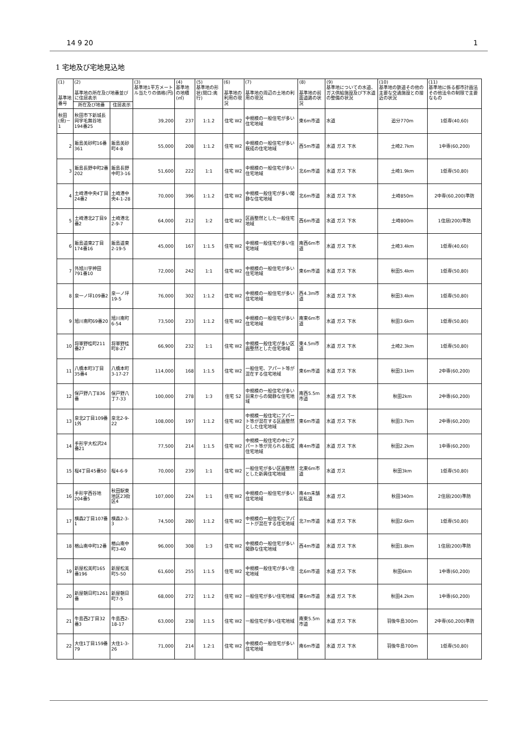14 9 20 1
1 宅地及び宅地見込地
| (1) 基準地番号 | (2) 基準地の所在及び地番並びに住居表示 | | (3) 基準地1平方メートル当たりの価格(円) | (4) 基準地の地積(㎡) | (5) 基準地の形状(間口:奥行) | (6) 基準地の利用の現況 | (7) 基準地の周辺の土地の利用の現況 | (8) 基準地の前面道路の状況 | (9) 基準地についての水道、ガス供給施設及び下水道の整備の状況 | (10) 基準地の鉄道その他の主要な交通施設との接近の状況 | (11) 基準地に係る都市計画法その他法令の制限で主要なもの |
| --- | --- | --- | --- | --- | --- | --- | --- | --- | --- | --- | --- |
| | 所在及び地番 | 住居表示 | | | | | | | | | |
| 秋田(県)－1 | 秋田市下新城長岡字毛無谷地194番25 | | 39,200 | 237 | 1:1.2 | 住宅 W2 | 中規模の一般住宅が多い住宅地域 | 東6m市道 | 水道 | 追分770m | 1低専(40,60) |
| 2 | 飯島美砂町16番361 | 飯島美砂町4-8 | 55,000 | 208 | 1:1.2 | 住宅 W2 | 中規模の一般住宅が多い既成の住宅地域 | 西5m市道 | 水道 ガス 下水 | 土崎2.7km | 1中専(60,200) |
| 3 | 飯島長野中町2番202 | 飯島長野中町3-16 | 51,600 | 222 | 1:1 | 住宅 W2 | 中規模の一般住宅が多い住宅地域 | 北6m市道 | 水道 ガス 下水 | 土崎1.9km | 1低専(50,80) |
| 4 | 土崎港中央4丁目24番2 | 土崎港中央4-1-28 | 70,000 | 396 | 1:1.2 | 住宅 W2 | 中規模一般住宅が多い閑静な住宅地域 | 北6m市道 | 水道 ガス 下水 | 土崎850m | 2中専(60,200)準防 |
| 5 | 土崎港北2丁目9番2 | 土崎港北2-9-7 | 64,000 | 212 | 1:2 | 住宅 W2 | 区画整然とした一般住宅地域 | 西6m市道 | 水道 ガス 下水 | 土崎800m | 1住居(200)準防 |
| 6 | 飯島道東2丁目174番16 | 飯島道東2-19-5 | 45,000 | 167 | 1:1.5 | 住宅 W2 | 中規模一般住宅が多い住宅地域 | 南西6m市道 | 水道 ガス 下水 | 土崎3.4km | 1低専(40,60) |
| 7 | 外旭川字神田791番10 | | 72,000 | 242 | 1:1 | 住宅 W2 | 中規模の一般住宅が多い住宅地域 | 東6m市道 | 水道 ガス 下水 | 秋田5.4km | 1低専(50,80) |
| 8 | 泉一ノ坪109番2 | 泉一ノ坪19-5 | 76,000 | 302 | 1:1.2 | 住宅 W2 | 中規模の一般住宅が多い住宅地域 | 西4.3m市道 | 水道 ガス 下水 | 秋田3.4km | 1低専(50,80) |
| 9 | 旭川南町69番20 | 旭川南町6-54 | 73,500 | 233 | 1:1.2 | 住宅 W2 | 中規模の一般住宅が多い住宅地域 | 南東6m市道 | 水道 ガス 下水 | 秋田3.6km | 1低専(50,80) |
| 10 | 将軍野桂町211番27 | 将軍野桂町8-27 | 66,900 | 232 | 1:1 | 住宅 W2 | 中規模一般住宅が多い区画整然とした住宅地域 | 東4.5m市道 | 水道 ガス 下水 | 土崎2.3km | 1低専(50,80) |
| 11 | 八橋本町3丁目35番4 | 八橋本町3-17-27 | 114,000 | 168 | 1:1.5 | 住宅 W2 | 一般住宅、アパート等が混在する住宅地域 | 東6m市道 | 水道 ガス 下水 | 秋田3.1km | 2中専(60,200) |
| 12 | 保戸野八丁836番 | 保戸野八丁7-33 | 100,000 | 278 | 1:3 | 住宅 S2 | 中規模の一般住宅が多い旧来からの閑静な住宅地域 | 南西5.5m市道 | 水道 ガス 下水 | 秋田2km | 2中専(60,200) |
| 13 | 泉北2丁目109番1外 | 泉北2-9-22 | 108,000 | 197 | 1:1.2 | 住宅 W2 | 中規模一般住宅にアパート等が混在する区画整然とした住宅地域 | 東6m市道 | 水道 ガス 下水 | 秋田3.7km | 2中専(60,200) |
| 14 | 手形字大松沢24番21 | | 77,500 | 214 | 1:1.5 | 住宅 W2 | 中規模一般住宅の中にアパート等が見られる既成住宅地域 | 南4m市道 | 水道 ガス 下水 | 秋田2.2km | 1中専(60,200) |
| 15 | 桜4丁目45番50 | 桜4-6-9 | 70,000 | 239 | 1:1 | 住宅 W2 | 一般住宅が多い区画整然とした新興住宅地域 | 北東6m市道 | 水道 ガス | 秋田3km | 1低専(50,80) |
| 16 | 手形字西谷地204番5 | 秋田駅東地区23街区4 | 107,000 | 224 | 1:1 | 住宅 W2 | 中規模の一般住宅が多い住宅地域 | 南4m未舗装私道 | 水道 ガス | 秋田340m | 2住居(200)準防 |
| 17 | 横森2丁目107番1 | 横森2-3-3 | 74,500 | 280 | 1:1.2 | 住宅 W2 | 中規模の一般住宅にアパートが混在する住宅地域 | 北7m市道 | 水道 ガス 下水 | 秋田2.6km | 1低専(50,80) |
| 18 | 楢山南中町12番 | 楢山南中町3-40 | 96,000 | 308 | 1:3 | 住宅 W2 | 中規模の一般住宅が多い閑静な住宅地域 | 西4m市道 | 水道 ガス 下水 | 秋田1.8km | 1住居(200)準防 |
| 19 | 新屋松美町165番196 | 新屋松美町5-50 | 61,600 | 255 | 1:1.5 | 住宅 W2 | 中規模一般住宅が多い住宅地域 | 北6m市道 | 水道 ガス 下水 | 秋田6km | 1中専(60,200) |
| 20 | 新屋朝日町1261番 | 新屋朝日町7-5 | 68,000 | 272 | 1:1.2 | 住宅 W2 | 一般住宅が多い住宅地域 | 東6m市道 | 水道 ガス 下水 | 秋田4.2km | 1中専(60,200) |
| 21 | 牛島西2丁目32番3 | 牛島西2-18-17 | 63,000 | 238 | 1:1.5 | 住宅 W2 | 一般住宅が多い住宅地域 | 南東5.5m市道 | 水道 ガス 下水 | 羽後牛島300m | 2中専(60,200)準防 |
| 22 | 大住1丁目159番79 | 大住1-3-26 | 71,000 | 214 | 1.2:1 | 住宅 W2 | 中規模の一般住宅が多い住宅地域 | 南6m市道 | 水道 ガス 下水 | 羽後牛島700m | 1低専(50,80) |